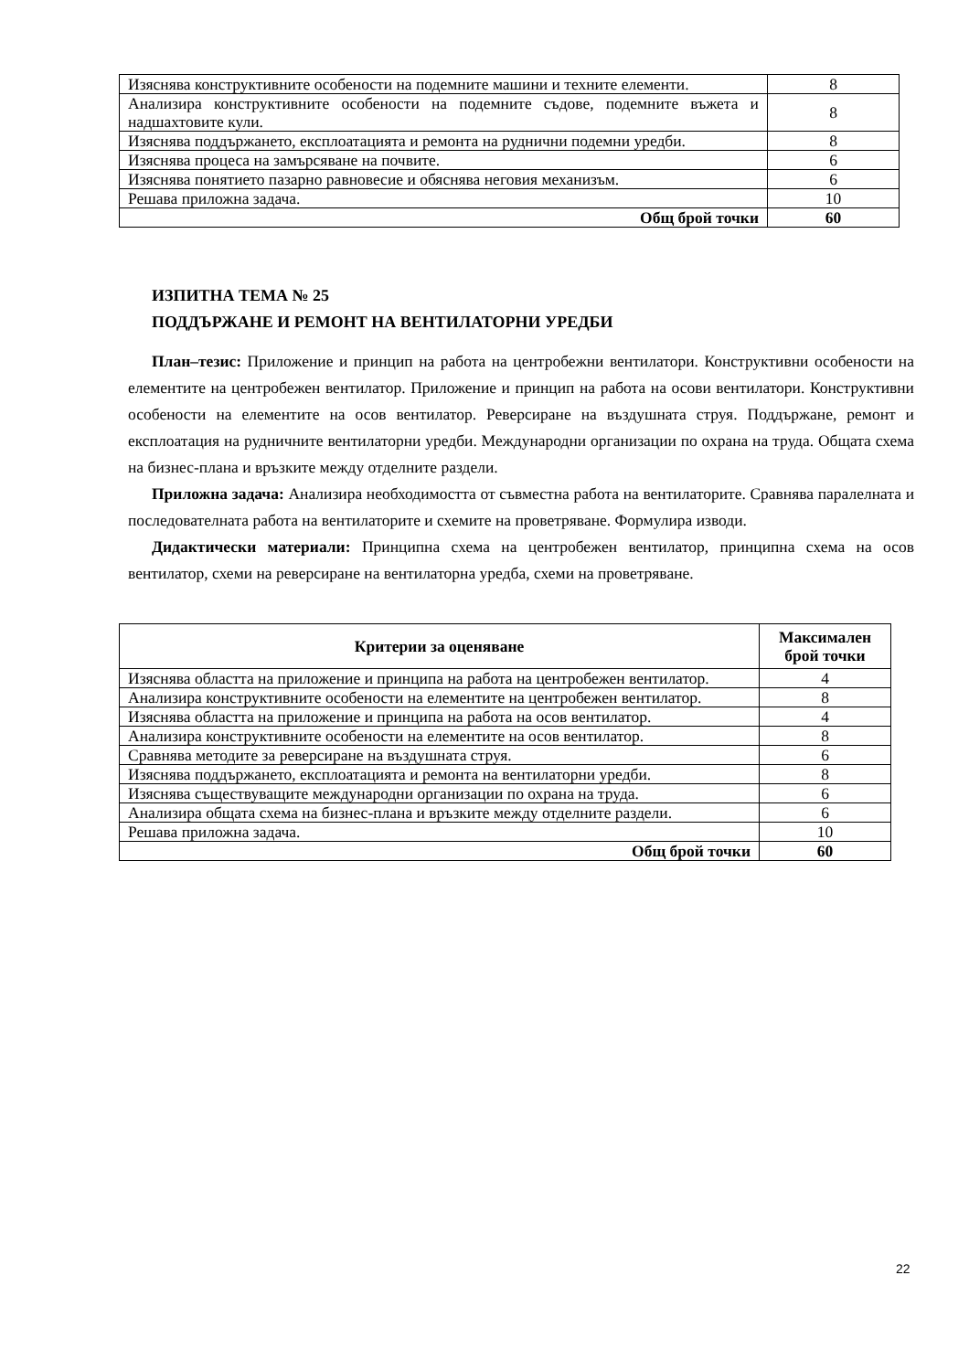| Изяснява конструктивните особености на подемните машини и техните елементи. | 8 |
| Анализира конструктивните особености на подемните съдове, подемните въжета и надшахтовите кули. | 8 |
| Изяснява поддържането, експлоатацията и ремонта на руднични подемни уредби. | 8 |
| Изяснява процеса на замърсяване на почвите. | 6 |
| Изяснява понятието пазарно равновесие и обяснява неговия механизъм. | 6 |
| Решава приложна задача. | 10 |
| Общ брой точки | 60 |
ИЗПИТНА ТЕМА № 25
ПОДДЪРЖАНЕ И РЕМОНТ НА ВЕНТИЛАТОРНИ УРЕДБИ
План–тезис: Приложение и принцип на работа на центробежни вентилатори. Конструктивни особености на елементите на центробежен вентилатор. Приложение и принцип на работа на осови вентилатори. Конструктивни особености на елементите на осов вентилатор. Реверсиране на въздушната струя. Поддържане, ремонт и експлоатация на рудничните вентилаторни уредби. Международни организации по охрана на труда. Общата схема на бизнес-плана и връзките между отделните раздели.
Приложна задача: Анализира необходимостта от съвместна работа на вентилаторите. Сравнява паралелната и последователната работа на вентилаторите и схемите на проветряване. Формулира изводи.
Дидактически материали: Принципна схема на центробежен вентилатор, принципна схема на осов вентилатор, схеми на реверсиране на вентилаторна уредба, схеми на проветряване.
| Критерии за оценяване | Максимален брой точки |
| --- | --- |
| Изяснява областта на приложение и принципа на работа на центробежен вентилатор. | 4 |
| Анализира конструктивните особености на елементите на центробежен вентилатор. | 8 |
| Изяснява областта на приложение и принципа на работа на осов вентилатор. | 4 |
| Анализира конструктивните особености на елементите на осов вентилатор. | 8 |
| Сравнява методите за реверсиране на въздушната струя. | 6 |
| Изяснява поддържането, експлоатацията и ремонта на вентилаторни уредби. | 8 |
| Изяснява съществуващите международни организации по охрана на труда. | 6 |
| Анализира общата схема на бизнес-плана и връзките между отделните раздели. | 6 |
| Решава приложна задача. | 10 |
| Общ брой точки | 60 |
22